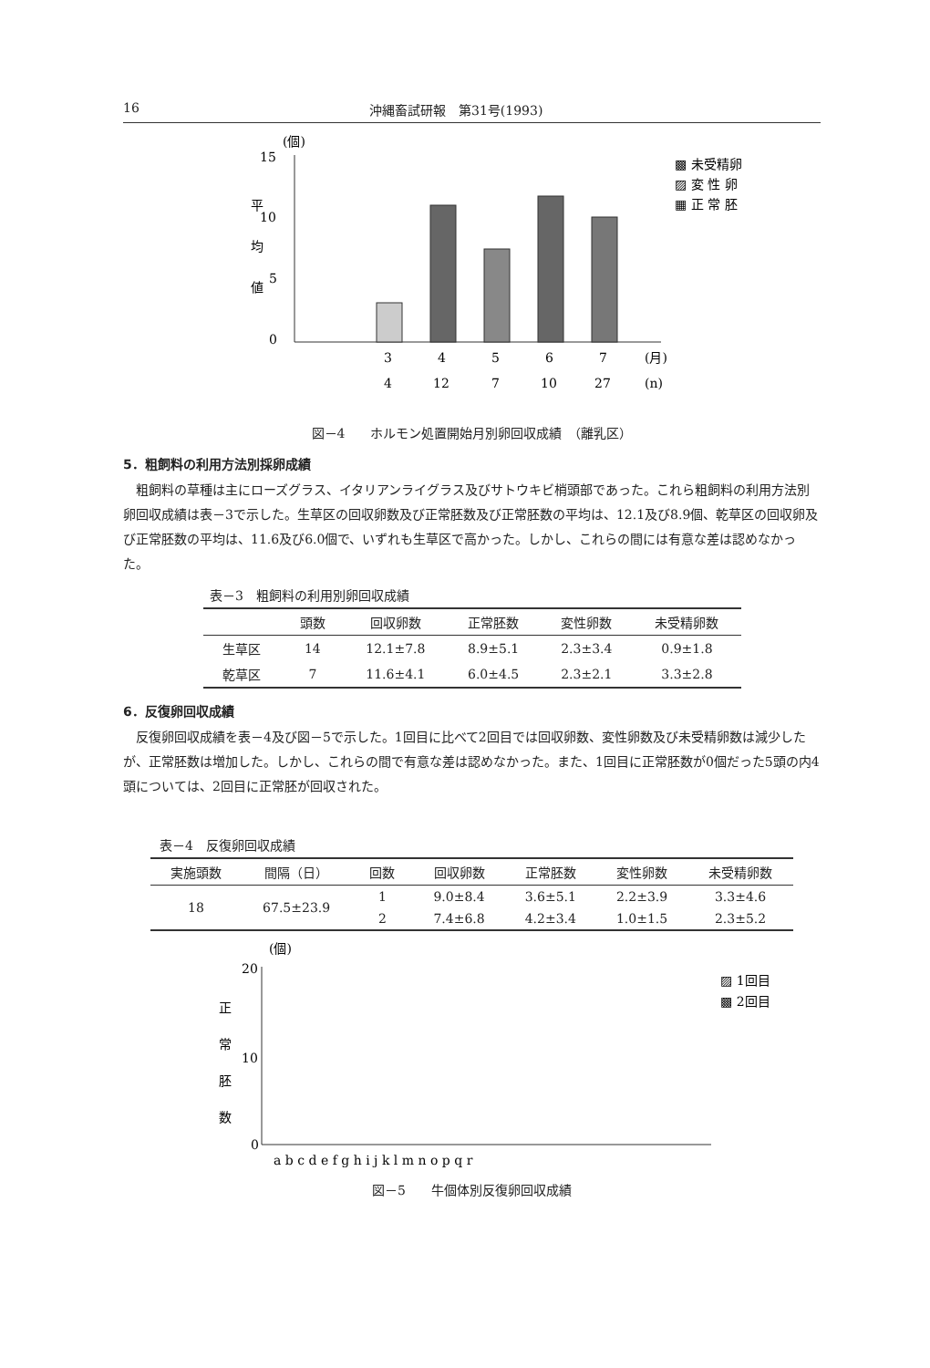16 沖縄畜試研報　第31号(1993)
(個)
15
10
5
0
平
均
値
3
4
5
6
7
(月)
4
12
7
10
27
(n)
▩ 未受精卵
▨ 変 性 卵
▦ 正 常 胚
図－4　　ホルモン処置開始月別卵回収成績　（離乳区）
5．粗飼料の利用方法別採卵成績
粗飼料の草種は主にローズグラス、イタリアンライグラス及びサトウキビ梢頭部であった。これら粗飼料の利用方法別卵回収成績は表－3で示した。生草区の回収卵数及び正常胚数及び正常胚数の平均は、12.1及び8.9個、乾草区の回収卵及び正常胚数の平均は、11.6及び6.0個で、いずれも生草区で高かった。しかし、これらの間には有意な差は認めなかった。
表－3　粗飼料の利用別卵回収成績
| | 頭数 | 回収卵数 | 正常胚数 | 変性卵数 | 未受精卵数 |
| --- | --- | --- | --- | --- | --- |
| 生草区 | 14 | 12.1±7.8 | 8.9±5.1 | 2.3±3.4 | 0.9±1.8 |
| 乾草区 | 7 | 11.6±4.1 | 6.0±4.5 | 2.3±2.1 | 3.3±2.8 |
6．反復卵回収成績
反復卵回収成績を表－4及び図－5で示した。1回目に比べて2回目では回収卵数、変性卵数及び未受精卵数は減少したが、正常胚数は増加した。しかし、これらの間で有意な差は認めなかった。また、1回目に正常胚数が0個だった5頭の内4頭については、2回目に正常胚が回収された。
表－4　反復卵回収成績
| 実施頭数 | 間隔（日） | 回数 | 回収卵数 | 正常胚数 | 変性卵数 | 未受精卵数 |
| --- | --- | --- | --- | --- | --- | --- |
| 18 | 67.5±23.9 | 1 | 9.0±8.4 | 3.6±5.1 | 2.2±3.9 | 3.3±4.6 |
| | | 2 | 7.4±6.8 | 4.2±3.4 | 1.0±1.5 | 2.3±5.2 |
(個)
20
10
0
正
常
胚
数
a b c d e f g h i j k l m n o p q r
▨ 1回目
▩ 2回目
図－5　　牛個体別反復卵回収成績